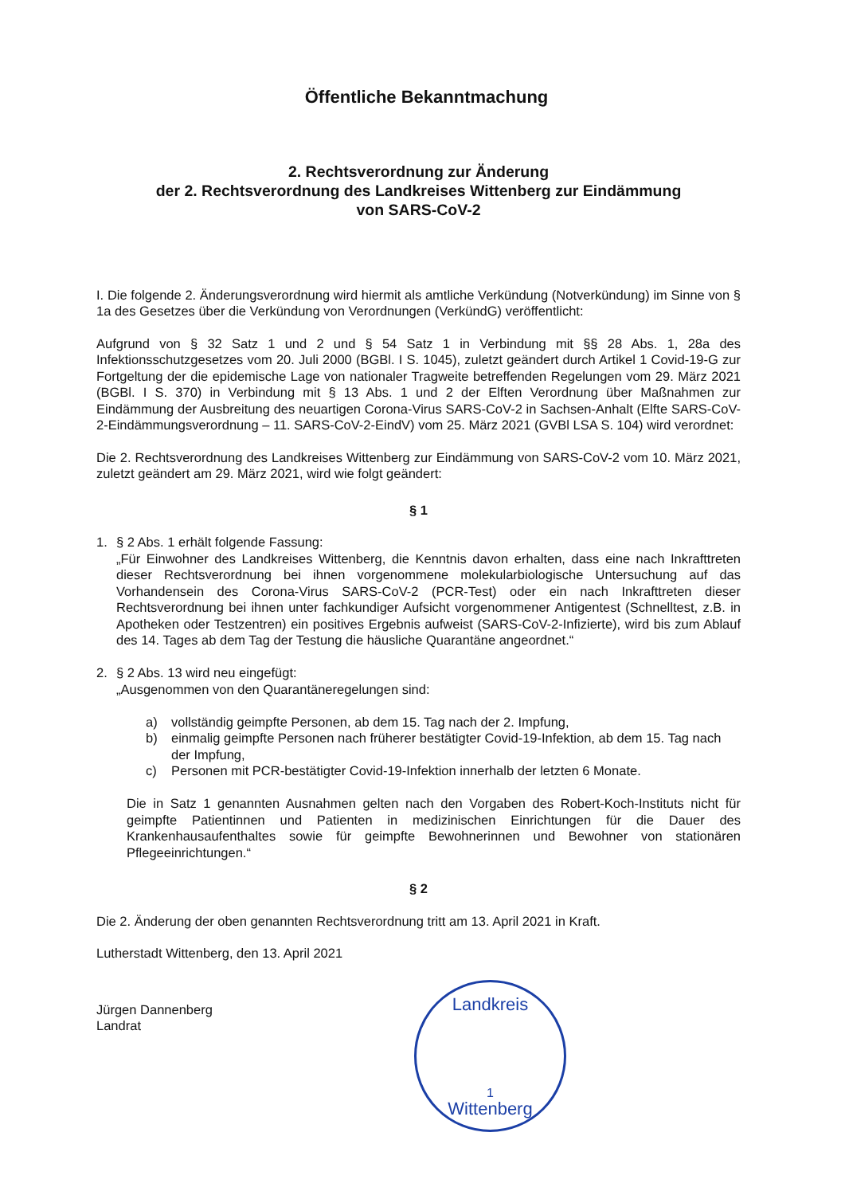Öffentliche Bekanntmachung
2. Rechtsverordnung zur Änderung
der 2. Rechtsverordnung des Landkreises Wittenberg zur Eindämmung
von SARS-CoV-2
I. Die folgende 2. Änderungsverordnung wird hiermit als amtliche Verkündung (Notverkündung) im Sinne von § 1a des Gesetzes über die Verkündung von Verordnungen (VerkündG) veröffentlicht:
Aufgrund von § 32 Satz 1 und 2 und § 54 Satz 1 in Verbindung mit §§ 28 Abs. 1, 28a des Infektionsschutzgesetzes vom 20. Juli 2000 (BGBl. I S. 1045), zuletzt geändert durch Artikel 1 Covid-19-G zur Fortgeltung der die epidemische Lage von nationaler Tragweite betreffenden Regelungen vom 29. März 2021 (BGBl. I S. 370) in Verbindung mit § 13 Abs. 1 und 2 der Elften Verordnung über Maßnahmen zur Eindämmung der Ausbreitung des neuartigen Corona-Virus SARS-CoV-2 in Sachsen-Anhalt (Elfte SARS-CoV-2-Eindämmungsverordnung – 11. SARS-CoV-2-EindV) vom 25. März 2021 (GVBl LSA S. 104) wird verordnet:
Die 2. Rechtsverordnung des Landkreises Wittenberg zur Eindämmung von SARS-CoV-2 vom 10. März 2021, zuletzt geändert am 29. März 2021, wird wie folgt geändert:
§ 1
1. § 2 Abs. 1 erhält folgende Fassung:
„Für Einwohner des Landkreises Wittenberg, die Kenntnis davon erhalten, dass eine nach Inkrafttreten dieser Rechtsverordnung bei ihnen vorgenommene molekularbiologische Untersuchung auf das Vorhandensein des Corona-Virus SARS-CoV-2 (PCR-Test) oder ein nach Inkrafttreten dieser Rechtsverordnung bei ihnen unter fachkundiger Aufsicht vorgenommener Antigentest (Schnelltest, z.B. in Apotheken oder Testzentren) ein positives Ergebnis aufweist (SARS-CoV-2-Infizierte), wird bis zum Ablauf des 14. Tages ab dem Tag der Testung die häusliche Quarantäne angeordnet.“
2. § 2 Abs. 13 wird neu eingefügt:
„Ausgenommen von den Quarantäneregelungen sind:
a) vollständig geimpfte Personen, ab dem 15. Tag nach der 2. Impfung,
b) einmalig geimpfte Personen nach früherer bestätigter Covid-19-Infektion, ab dem 15. Tag nach der Impfung,
c) Personen mit PCR-bestätigter Covid-19-Infektion innerhalb der letzten 6 Monate.
Die in Satz 1 genannten Ausnahmen gelten nach den Vorgaben des Robert-Koch-Instituts nicht für geimpfte Patientinnen und Patienten in medizinischen Einrichtungen für die Dauer des Krankenhausaufenthaltes sowie für geimpfte Bewohnerinnen und Bewohner von stationären Pflegeeinrichtungen.“
§ 2
Die 2. Änderung der oben genannten Rechtsverordnung tritt am 13. April 2021 in Kraft.
Lutherstadt Wittenberg, den 13. April 2021
Jürgen Dannenberg
Landrat
Landkreis
1
Wittenberg